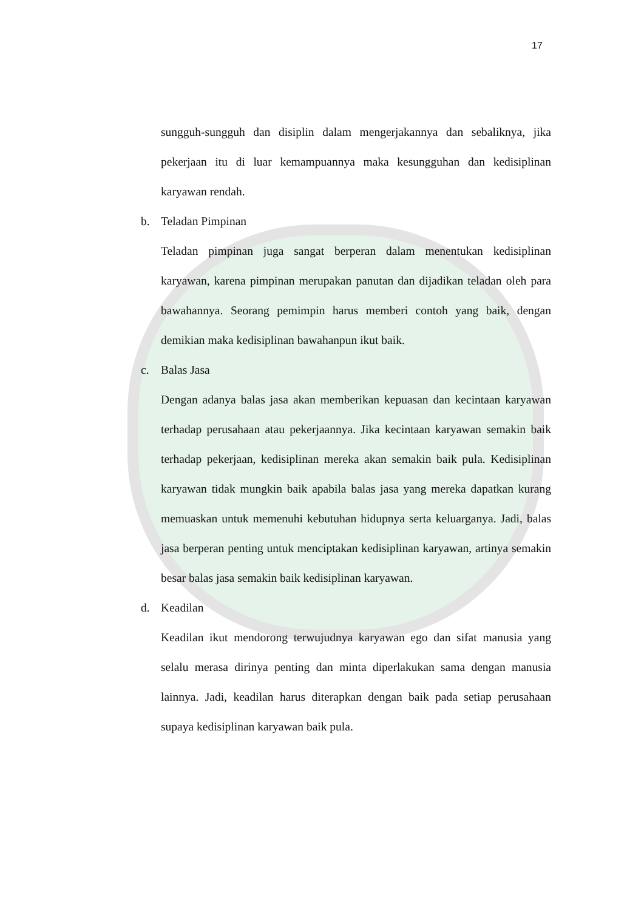17
sungguh-sungguh dan disiplin dalam mengerjakannya dan sebaliknya, jika pekerjaan itu di luar kemampuannya maka kesungguhan dan kedisiplinan karyawan rendah.
b. Teladan Pimpinan
Teladan pimpinan juga sangat berperan dalam menentukan kedisiplinan karyawan, karena pimpinan merupakan panutan dan dijadikan teladan oleh para bawahannya. Seorang pemimpin harus memberi contoh yang baik, dengan demikian maka kedisiplinan bawahanpun ikut baik.
c. Balas Jasa
Dengan adanya balas jasa akan memberikan kepuasan dan kecintaan karyawan terhadap perusahaan atau pekerjaannya. Jika kecintaan karyawan semakin baik terhadap pekerjaan, kedisiplinan mereka akan semakin baik pula. Kedisiplinan karyawan tidak mungkin baik apabila balas jasa yang mereka dapatkan kurang memuaskan untuk memenuhi kebutuhan hidupnya serta keluarganya. Jadi, balas jasa berperan penting untuk menciptakan kedisiplinan karyawan, artinya semakin besar balas jasa semakin baik kedisiplinan karyawan.
d. Keadilan
Keadilan ikut mendorong terwujudnya karyawan ego dan sifat manusia yang selalu merasa dirinya penting dan minta diperlakukan sama dengan manusia lainnya. Jadi, keadilan harus diterapkan dengan baik pada setiap perusahaan supaya kedisiplinan karyawan baik pula.